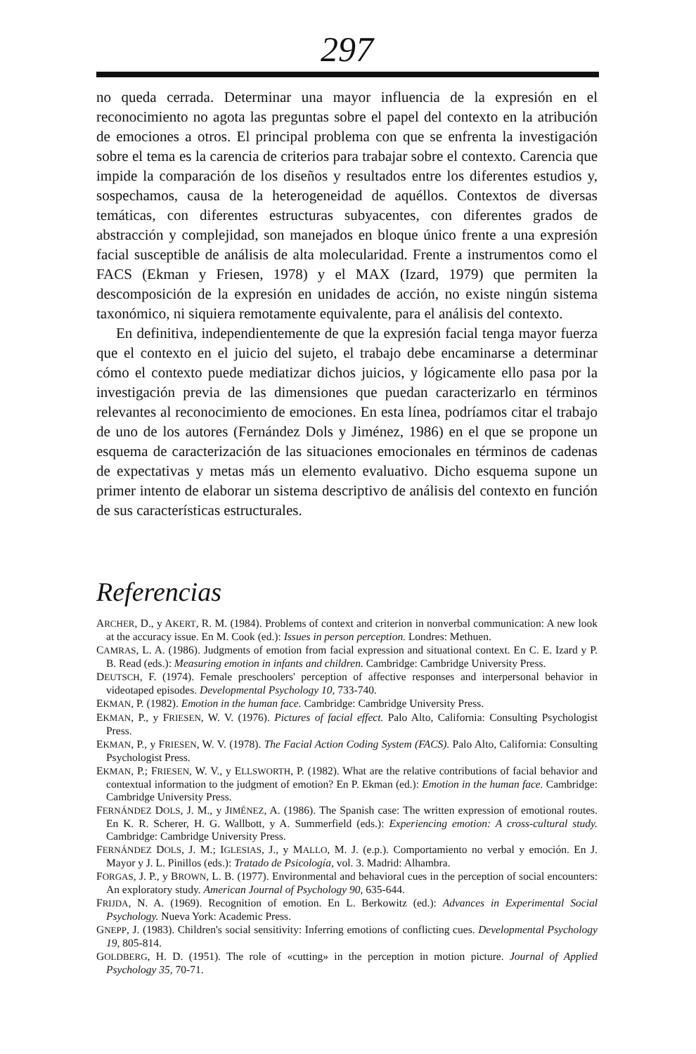297
no queda cerrada. Determinar una mayor influencia de la expresión en el reconocimiento no agota las preguntas sobre el papel del contexto en la atribución de emociones a otros. El principal problema con que se enfrenta la investigación sobre el tema es la carencia de criterios para trabajar sobre el contexto. Carencia que impide la comparación de los diseños y resultados entre los diferentes estudios y, sospechamos, causa de la heterogeneidad de aquéllos. Contextos de diversas temáticas, con diferentes estructuras subyacentes, con diferentes grados de abstracción y complejidad, son manejados en bloque único frente a una expresión facial susceptible de análisis de alta molecularidad. Frente a instrumentos como el FACS (Ekman y Friesen, 1978) y el MAX (Izard, 1979) que permiten la descomposición de la expresión en unidades de acción, no existe ningún sistema taxonómico, ni siquiera remotamente equivalente, para el análisis del contexto.
En definitiva, independientemente de que la expresión facial tenga mayor fuerza que el contexto en el juicio del sujeto, el trabajo debe encaminarse a determinar cómo el contexto puede mediatizar dichos juicios, y lógicamente ello pasa por la investigación previa de las dimensiones que puedan caracterizarlo en términos relevantes al reconocimiento de emociones. En esta línea, podríamos citar el trabajo de uno de los autores (Fernández Dols y Jiménez, 1986) en el que se propone un esquema de caracterización de las situaciones emocionales en términos de cadenas de expectativas y metas más un elemento evaluativo. Dicho esquema supone un primer intento de elaborar un sistema descriptivo de análisis del contexto en función de sus características estructurales.
Referencias
ARCHER, D., y AKERT, R. M. (1984). Problems of context and criterion in nonverbal communication: A new look at the accuracy issue. En M. Cook (ed.): Issues in person perception. Londres: Methuen.
CAMRAS, L. A. (1986). Judgments of emotion from facial expression and situational context. En C. E. Izard y P. B. Read (eds.): Measuring emotion in infants and children. Cambridge: Cambridge University Press.
DEUTSCH, F. (1974). Female preschoolers' perception of affective responses and interpersonal behavior in videotaped episodes. Developmental Psychology 10, 733-740.
EKMAN, P. (1982). Emotion in the human face. Cambridge: Cambridge University Press.
EKMAN, P., y FRIESEN, W. V. (1976). Pictures of facial effect. Palo Alto, California: Consulting Psychologist Press.
EKMAN, P., y FRIESEN, W. V. (1978). The Facial Action Coding System (FACS). Palo Alto, California: Consulting Psychologist Press.
EKMAN, P.; FRIESEN, W. V., y ELLSWORTH, P. (1982). What are the relative contributions of facial behavior and contextual information to the judgment of emotion? En P. Ekman (ed.): Emotion in the human face. Cambridge: Cambridge University Press.
FERNÁNDEZ DOLS, J. M., y JIMÉNEZ, A. (1986). The Spanish case: The written expression of emotional routes. En K. R. Scherer, H. G. Wallbott, y A. Summerfield (eds.): Experiencing emotion: A cross-cultural study. Cambridge: Cambridge University Press.
FERNÁNDEZ DOLS, J. M.; IGLESIAS, J., y MALLO, M. J. (e.p.). Comportamiento no verbal y emoción. En J. Mayor y J. L. Pinillos (eds.): Tratado de Psicología, vol. 3. Madrid: Alhambra.
FORGAS, J. P., y BROWN, L. B. (1977). Environmental and behavioral cues in the perception of social encounters: An exploratory study. American Journal of Psychology 90, 635-644.
FRIJDA, N. A. (1969). Recognition of emotion. En L. Berkowitz (ed.): Advances in Experimental Social Psychology. Nueva York: Academic Press.
GNEPP, J. (1983). Children's social sensitivity: Inferring emotions of conflicting cues. Developmental Psychology 19, 805-814.
GOLDBERG, H. D. (1951). The role of «cutting» in the perception in motion picture. Journal of Applied Psychology 35, 70-71.